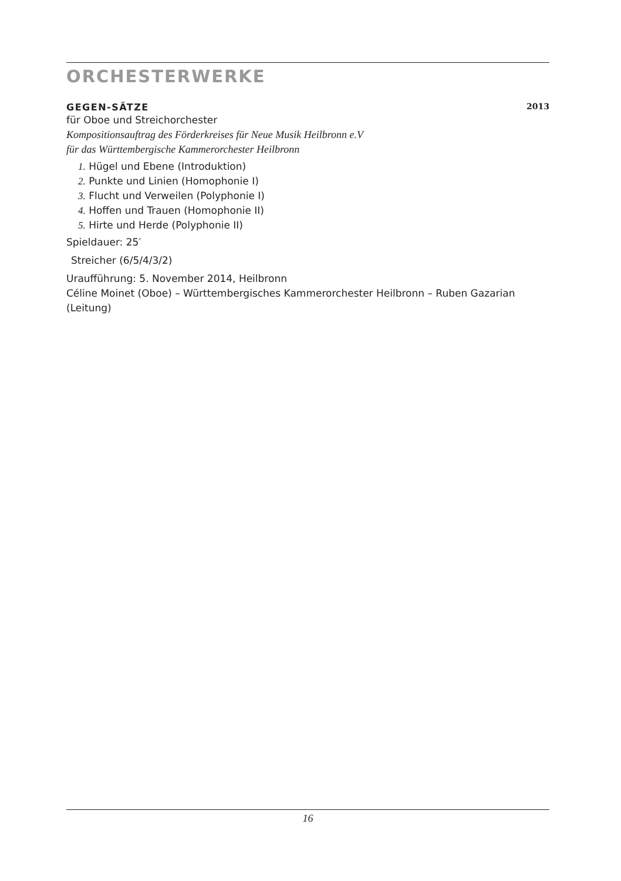ORCHESTERWERKE
GEGEN-SÄTZE 2013
für Oboe und Streichorchester
Kompositionsauftrag des Förderkreises für Neue Musik Heilbronn e.V
für das Württembergische Kammerorchester Heilbronn
1. Hügel und Ebene (Introduktion)
2. Punkte und Linien (Homophonie I)
3. Flucht und Verweilen (Polyphonie I)
4. Hoffen und Trauen (Homophonie II)
5. Hirte und Herde (Polyphonie II)
Spieldauer: 25′
Streicher (6/5/4/3/2)
Uraufführung: 5. November 2014, Heilbronn
Céline Moinet (Oboe) – Württembergisches Kammerorchester Heilbronn – Ruben Gazarian (Leitung)
16